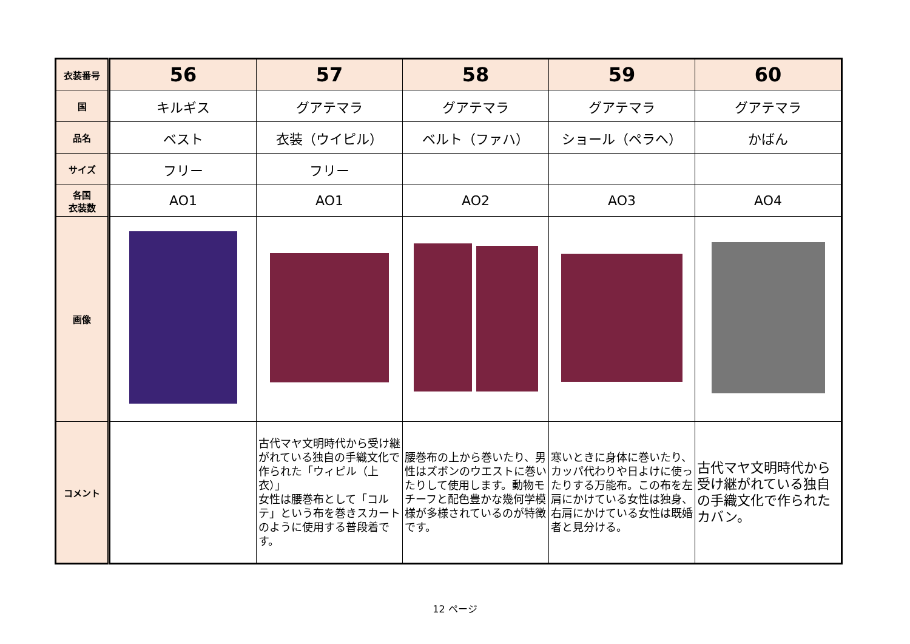| 衣装番号 | 56 | 57 | 58 | 59 | 60 |
| 国 | キルギス | グアテマラ | グアテマラ | グアテマラ | グアテマラ |
| 品名 | ベスト | 衣装（ウイピル） | ベルト（ファハ） | ショール（ペラヘ） | かばん |
| サイズ | フリー | フリー | | | |
| 各国 衣装数 | AO1 | AO1 | AO2 | AO3 | AO4 |
| 画像 | | | | | |
| コメント | | 古代マヤ文明時代から受け継がれている独自の手織文化で作られた「ウィピル（上衣）」 女性は腰巻布として「コルテ」という布を巻きスカートのように使用する普段着です。 | 腰巻布の上から巻いたり、男性はズボンのウエストに巻いたりして使用します。動物モチーフと配色豊かな幾何学模様が多様されているのが特徴です。 | 寒いときに身体に巻いたり、カッパ代わりや日よけに使ったりする万能布。この布を左肩にかけている女性は独身、右肩にかけている女性は既婚者と見分ける。 | 古代マヤ文明時代から受け継がれている独自の手織文化で作られたカバン。 |
12 ページ